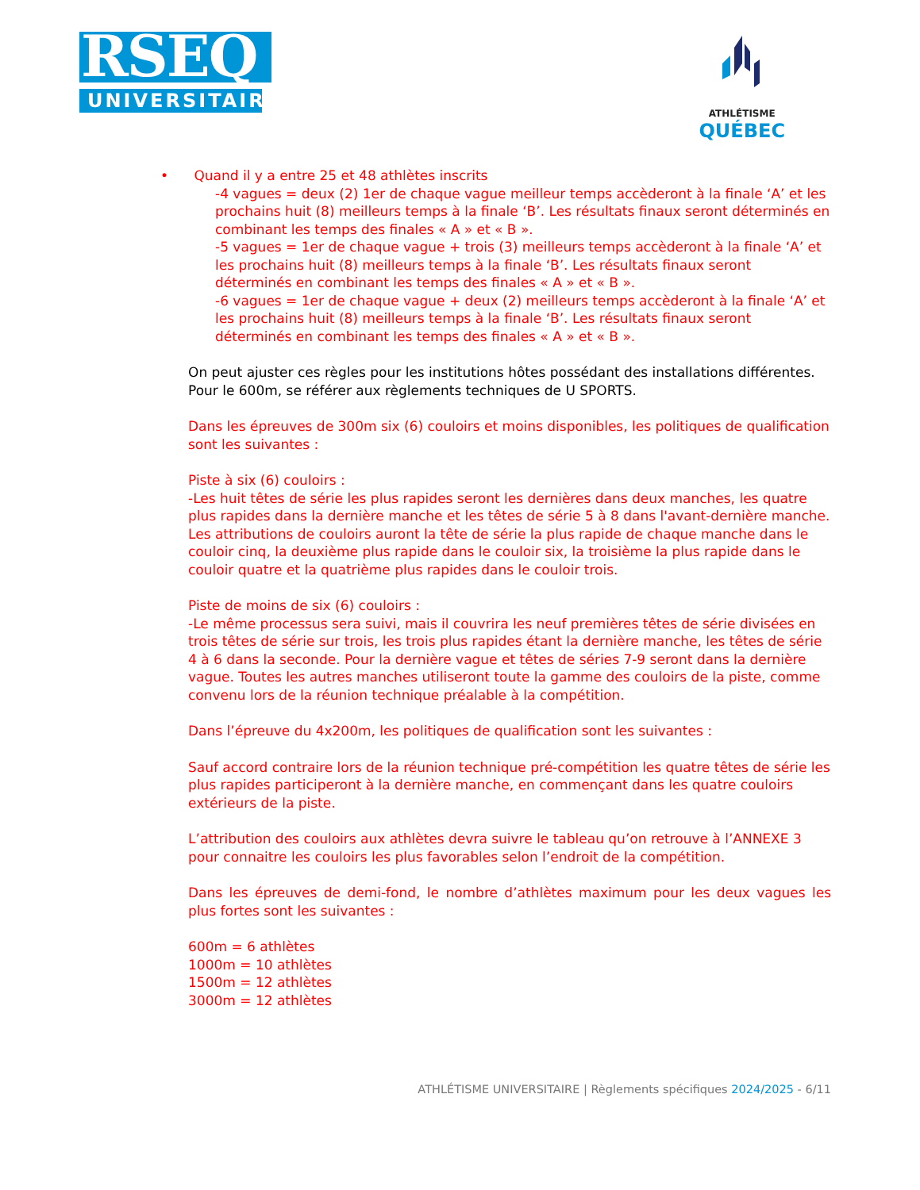RSEQ
UNIVERSITAIRE
ATHLÉTISME
QUÉBEC
• Quand il y a entre 25 et 48 athlètes inscrits
-4 vagues = deux (2) 1er de chaque vague meilleur temps accèderont à la finale ‘A’ et les prochains huit (8) meilleurs temps à la finale ‘B’. Les résultats finaux seront déterminés en combinant les temps des finales « A » et « B ».
-5 vagues = 1er de chaque vague + trois (3) meilleurs temps accèderont à la finale ‘A’ et les prochains huit (8) meilleurs temps à la finale ‘B’. Les résultats finaux seront déterminés en combinant les temps des finales « A » et « B ».
-6 vagues = 1er de chaque vague + deux (2) meilleurs temps accèderont à la finale ‘A’ et les prochains huit (8) meilleurs temps à la finale ‘B’. Les résultats finaux seront déterminés en combinant les temps des finales « A » et « B ».
On peut ajuster ces règles pour les institutions hôtes possédant des installations différentes.
Pour le 600m, se référer aux règlements techniques de U SPORTS.
Dans les épreuves de 300m six (6) couloirs et moins disponibles, les politiques de qualification sont les suivantes :
Piste à six (6) couloirs :
-Les huit têtes de série les plus rapides seront les dernières dans deux manches, les quatre plus rapides dans la dernière manche et les têtes de série 5 à 8 dans l'avant-dernière manche. Les attributions de couloirs auront la tête de série la plus rapide de chaque manche dans le couloir cinq, la deuxième plus rapide dans le couloir six, la troisième la plus rapide dans le couloir quatre et la quatrième plus rapides dans le couloir trois.
Piste de moins de six (6) couloirs :
-Le même processus sera suivi, mais il couvrira les neuf premières têtes de série divisées en trois têtes de série sur trois, les trois plus rapides étant la dernière manche, les têtes de série 4 à 6 dans la seconde. Pour la dernière vague et têtes de séries 7-9 seront dans la dernière vague. Toutes les autres manches utiliseront toute la gamme des couloirs de la piste, comme convenu lors de la réunion technique préalable à la compétition.
Dans l’épreuve du 4x200m, les politiques de qualification sont les suivantes :
Sauf accord contraire lors de la réunion technique pré-compétition les quatre têtes de série les plus rapides participeront à la dernière manche, en commençant dans les quatre couloirs extérieurs de la piste.
L’attribution des couloirs aux athlètes devra suivre le tableau qu’on retrouve à l’ANNEXE 3 pour connaitre les couloirs les plus favorables selon l’endroit de la compétition.
Dans les épreuves de demi-fond, le nombre d’athlètes maximum pour les deux vagues les plus fortes sont les suivantes :
600m = 6 athlètes
1000m = 10 athlètes
1500m = 12 athlètes
3000m = 12 athlètes
ATHLÉTISME UNIVERSITAIRE | Règlements spécifiques 2024/2025 - 6/11